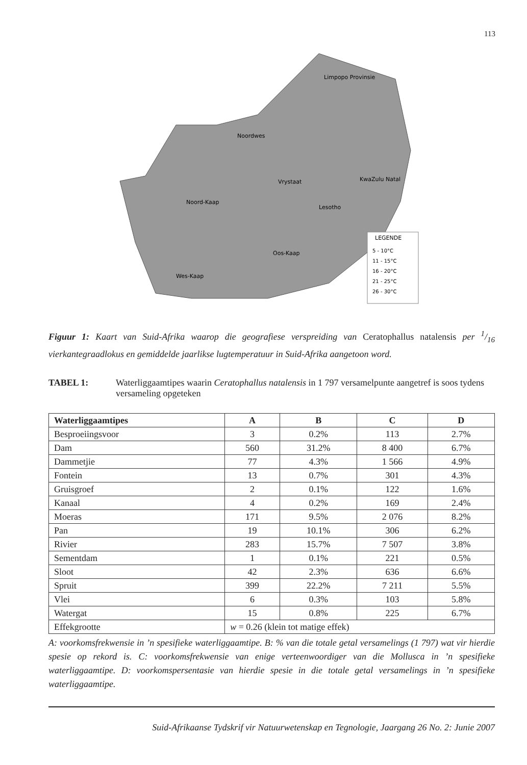113
LEGENDE
5 - 10°C
11 - 15°C
16 - 20°C
21 - 25°C
26 - 30°C
Limpopo Provinsie
Noordwes
Vrystaat
KwaZulu Natal
Noord-Kaap
Lesotho
Oos-Kaap
Wes-Kaap
Figuur 1: Kaart van Suid-Afrika waarop die geografiese verspreiding van Ceratophallus natalensis per 1/16 vierkantegraadlokus en gemiddelde jaarlikse lugtemperatuur in Suid-Afrika aangetoon word.
TABEL 1: Waterliggaamtipes waarin Ceratophallus natalensis in 1 797 versamelpunte aangetref is soos tydens versameling opgeteken
| Waterliggaamtipes | A | B | C | D |
| --- | --- | --- | --- | --- |
| Besproeiingsvoor | 3 | 0.2% | 113 | 2.7% |
| Dam | 560 | 31.2% | 8 400 | 6.7% |
| Dammetjie | 77 | 4.3% | 1 566 | 4.9% |
| Fontein | 13 | 0.7% | 301 | 4.3% |
| Gruisgroef | 2 | 0.1% | 122 | 1.6% |
| Kanaal | 4 | 0.2% | 169 | 2.4% |
| Moeras | 171 | 9.5% | 2 076 | 8.2% |
| Pan | 19 | 10.1% | 306 | 6.2% |
| Rivier | 283 | 15.7% | 7 507 | 3.8% |
| Sementdam | 1 | 0.1% | 221 | 0.5% |
| Sloot | 42 | 2.3% | 636 | 6.6% |
| Spruit | 399 | 22.2% | 7 211 | 5.5% |
| Vlei | 6 | 0.3% | 103 | 5.8% |
| Watergat | 15 | 0.8% | 225 | 6.7% |
| Effekgrootte | w = 0.26 (klein tot matige effek) | | | |
A: voorkomsfrekwensie in ’n spesifieke waterliggaamtipe. B: % van die totale getal versamelings (1 797) wat vir hierdie spesie op rekord is. C: voorkomsfrekwensie van enige verteenwoordiger van die Mollusca in ’n spesifieke waterliggaamtipe. D: voorkomspersentasie van hierdie spesie in die totale getal versamelings in ’n spesifieke waterliggaamtipe.
Suid-Afrikaanse Tydskrif vir Natuurwetenskap en Tegnologie, Jaargang 26 No. 2: Junie 2007